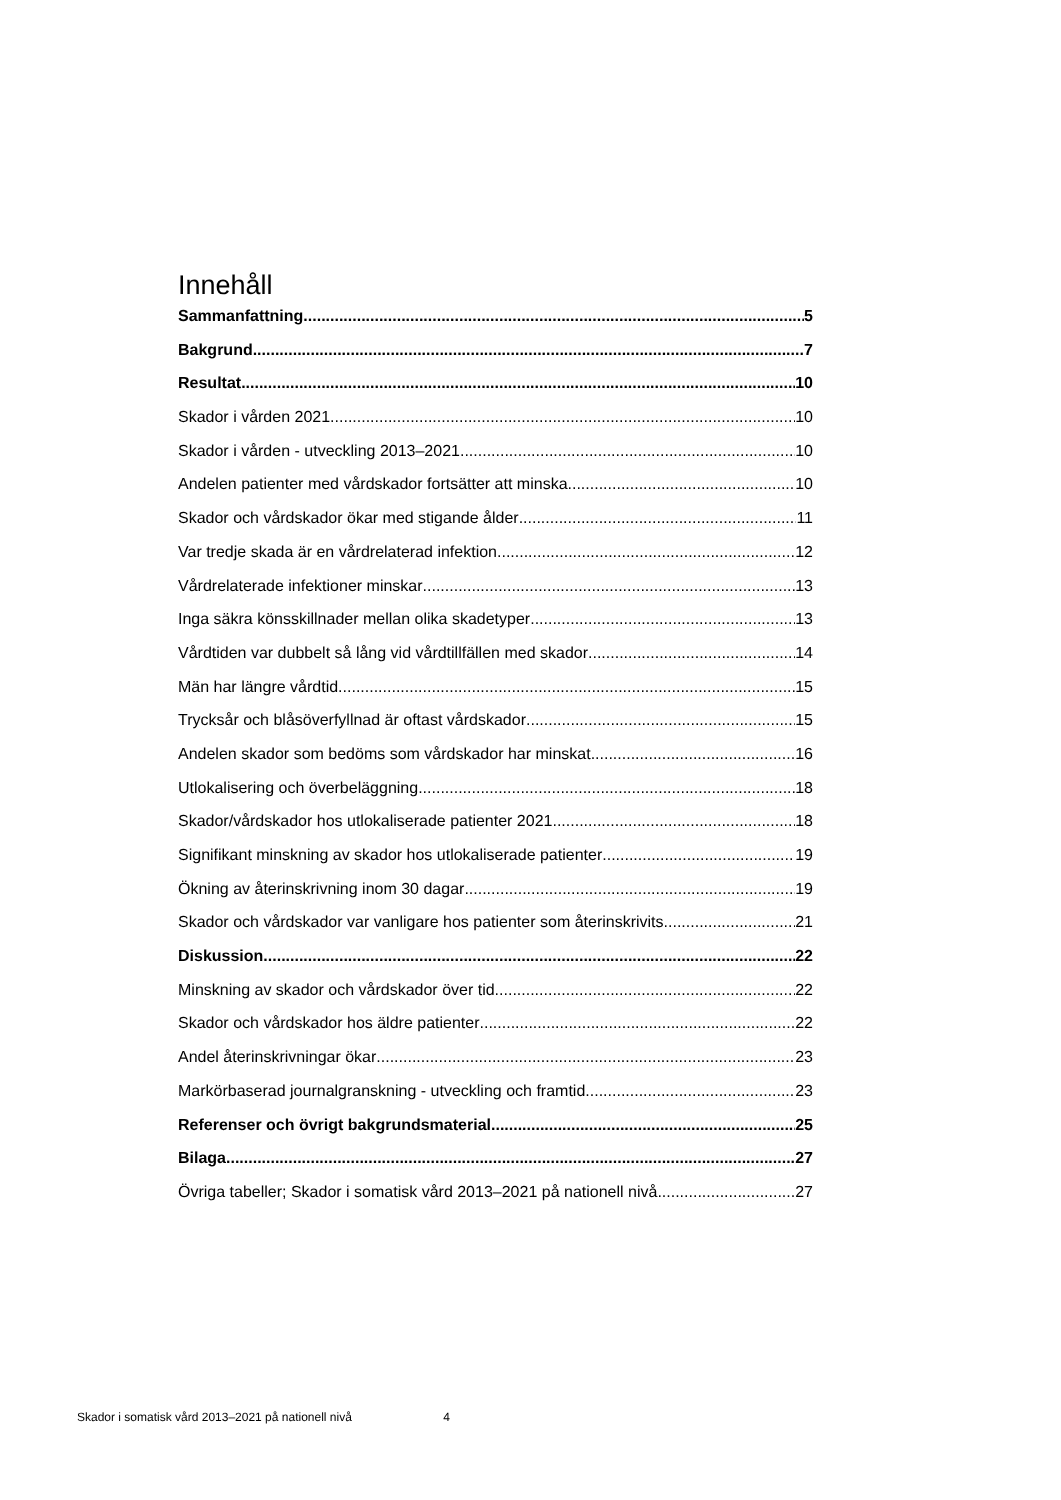Innehåll
Sammanfattning 5
Bakgrund 7
Resultat 10
Skador i vården 2021 10
Skador i vården - utveckling 2013–2021 10
Andelen patienter med vårdskador fortsätter att minska 10
Skador och vårdskador ökar med stigande ålder 11
Var tredje skada är en vårdrelaterad infektion 12
Vårdrelaterade infektioner minskar 13
Inga säkra könsskillnader mellan olika skadetyper 13
Vårdtiden var dubbelt så lång vid vårdtillfällen med skador 14
Män har längre vårdtid 15
Trycksår och blåsöverfyllnad är oftast vårdskador 15
Andelen skador som bedöms som vårdskador har minskat 16
Utlokalisering och överbeläggning 18
Skador/vårdskador hos utlokaliserade patienter 2021 18
Signifikant minskning av skador hos utlokaliserade patienter 19
Ökning av återinskrivning inom 30 dagar 19
Skador och vårdskador var vanligare hos patienter som återinskrivits 21
Diskussion 22
Minskning av skador och vårdskador över tid 22
Skador och vårdskador hos äldre patienter 22
Andel återinskrivningar ökar 23
Markörbaserad journalgranskning - utveckling och framtid 23
Referenser och övrigt bakgrundsmaterial 25
Bilaga 27
Övriga tabeller; Skador i somatisk vård 2013–2021 på nationell nivå 27
Skador i somatisk vård 2013–2021 på nationell nivå 4